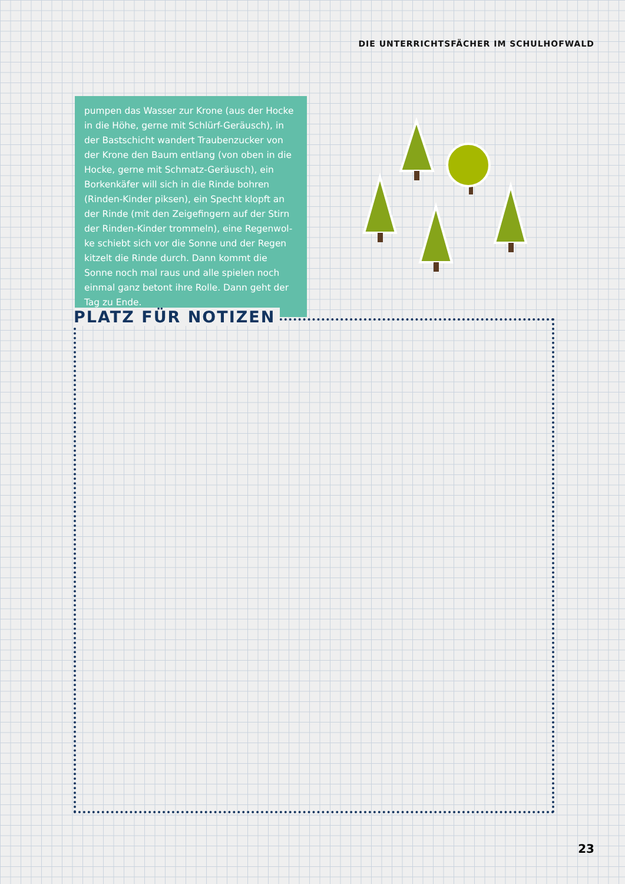DIE UNTERRICHTSFÄCHER IM SCHULHOFWALD
pumpen das Wasser zur Krone (aus der Hocke in die Höhe, gerne mit Schlürf-Geräusch), in der Bast­schicht wandert Traubenzucker von der Krone den Baum entlang (von oben in die Hocke, gerne mit Schmatz-Geräusch), ein Borkenkäfer will sich in die Rinde bohren (Rinden-Kinder piksen), ein Specht klopft an der Rinde (mit den Zeigefingern auf der Stirn der Rinden-Kinder trommeln), eine Regenwol­ke schiebt sich vor die Sonne und der Regen kitzelt die Rinde durch. Dann kommt die Sonne noch mal raus und alle spielen noch einmal ganz betont ihre Rolle. Dann geht der Tag zu Ende.
PLATZ FÜR NOTIZEN
23